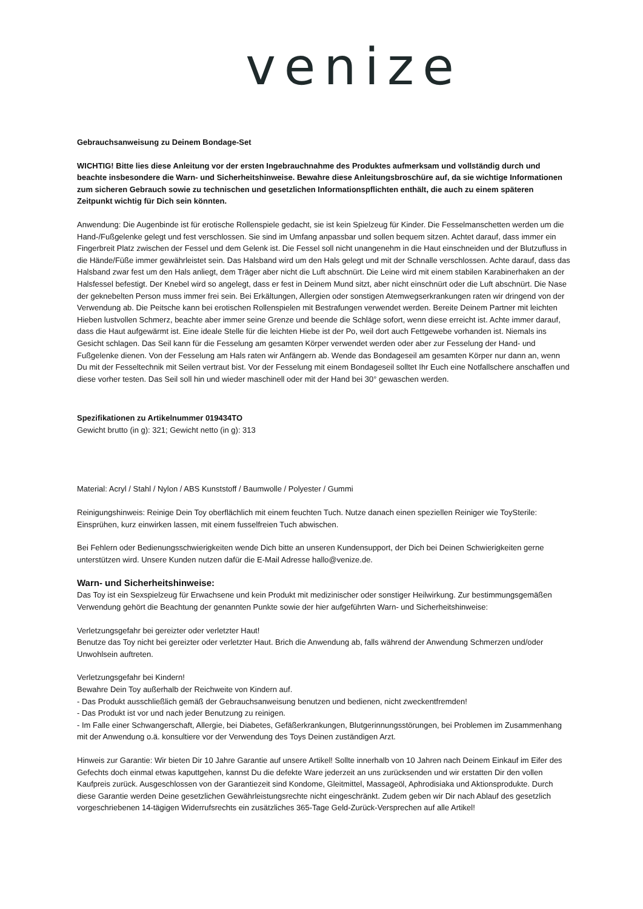venize
Gebrauchsanweisung zu Deinem Bondage-Set
WICHTIG! Bitte lies diese Anleitung vor der ersten Ingebrauchnahme des Produktes aufmerksam und vollständig durch und beachte insbesondere die Warn- und Sicherheitshinweise. Bewahre diese Anleitungsbroschüre auf, da sie wichtige Informationen zum sicheren Gebrauch sowie zu technischen und gesetzlichen Informationspflichten enthält, die auch zu einem späteren Zeitpunkt wichtig für Dich sein könnten.
Anwendung: Die Augenbinde ist für erotische Rollenspiele gedacht, sie ist kein Spielzeug für Kinder. Die Fesselmanschetten werden um die Hand-/Fußgelenke gelegt und fest verschlossen. Sie sind im Umfang anpassbar und sollen bequem sitzen. Achtet darauf, dass immer ein Fingerbreit Platz zwischen der Fessel und dem Gelenk ist. Die Fessel soll nicht unangenehm in die Haut einschneiden und der Blutzufluss in die Hände/Füße immer gewährleistet sein. Das Halsband wird um den Hals gelegt und mit der Schnalle verschlossen. Achte darauf, dass das Halsband zwar fest um den Hals anliegt, dem Träger aber nicht die Luft abschnürt. Die Leine wird mit einem stabilen Karabinerhaken an der Halsfessel befestigt. Der Knebel wird so angelegt, dass er fest in Deinem Mund sitzt, aber nicht einschnürt oder die Luft abschnürt. Die Nase der geknebelten Person muss immer frei sein. Bei Erkältungen, Allergien oder sonstigen Atemwegserkrankungen raten wir dringend von der Verwendung ab. Die Peitsche kann bei erotischen Rollenspielen mit Bestrafungen verwendet werden. Bereite Deinem Partner mit leichten Hieben lustvollen Schmerz, beachte aber immer seine Grenze und beende die Schläge sofort, wenn diese erreicht ist. Achte immer darauf, dass die Haut aufgewärmt ist. Eine ideale Stelle für die leichten Hiebe ist der Po, weil dort auch Fettgewebe vorhanden ist. Niemals ins Gesicht schlagen. Das Seil kann für die Fesselung am gesamten Körper verwendet werden oder aber zur Fesselung der Hand- und Fußgelenke dienen. Von der Fesselung am Hals raten wir Anfängern ab. Wende das Bondageseil am gesamten Körper nur dann an, wenn Du mit der Fesseltechnik mit Seilen vertraut bist. Vor der Fesselung mit einem Bondageseil solltet Ihr Euch eine Notfallschere anschaffen und diese vorher testen. Das Seil soll hin und wieder maschinell oder mit der Hand bei 30° gewaschen werden.
Spezifikationen zu Artikelnummer 019434TO
Gewicht brutto (in g): 321; Gewicht netto (in g): 313
Material: Acryl / Stahl / Nylon / ABS Kunststoff / Baumwolle / Polyester / Gummi
Reinigungshinweis: Reinige Dein Toy oberflächlich mit einem feuchten Tuch. Nutze danach einen speziellen Reiniger wie ToySterile: Einsprühen, kurz einwirken lassen, mit einem fusselfreien Tuch abwischen.
Bei Fehlern oder Bedienungsschwierigkeiten wende Dich bitte an unseren Kundensupport, der Dich bei Deinen Schwierigkeiten gerne unterstützen wird. Unsere Kunden nutzen dafür die E-Mail Adresse hallo@venize.de.
Warn- und Sicherheitshinweise:
Das Toy ist ein Sexspielzeug für Erwachsene und kein Produkt mit medizinischer oder sonstiger Heilwirkung. Zur bestimmungsgemäßen Verwendung gehört die Beachtung der genannten Punkte sowie der hier aufgeführten Warn- und Sicherheitshinweise:
Verletzungsgefahr bei gereizter oder verletzter Haut!
Benutze das Toy nicht bei gereizter oder verletzter Haut. Brich die Anwendung ab, falls während der Anwendung Schmerzen und/oder Unwohlsein auftreten.
Verletzungsgefahr bei Kindern!
Bewahre Dein Toy außerhalb der Reichweite von Kindern auf.
- Das Produkt ausschließlich gemäß der Gebrauchsanweisung benutzen und bedienen, nicht zweckentfremden!
- Das Produkt ist vor und nach jeder Benutzung zu reinigen.
- Im Falle einer Schwangerschaft, Allergie, bei Diabetes, Gefäßerkrankungen, Blutgerinnungsstörungen, bei Problemen im Zusammenhang mit der Anwendung o.ä. konsultiere vor der Verwendung des Toys Deinen zuständigen Arzt.
Hinweis zur Garantie: Wir bieten Dir 10 Jahre Garantie auf unsere Artikel! Sollte innerhalb von 10 Jahren nach Deinem Einkauf im Eifer des Gefechts doch einmal etwas kaputtgehen, kannst Du die defekte Ware jederzeit an uns zurücksenden und wir erstatten Dir den vollen Kaufpreis zurück. Ausgeschlossen von der Garantiezeit sind Kondome, Gleitmittel, Massageöl, Aphrodisiaka und Aktionsprodukte. Durch diese Garantie werden Deine gesetzlichen Gewährleistungsrechte nicht eingeschränkt. Zudem geben wir Dir nach Ablauf des gesetzlich vorgeschriebenen 14-tägigen Widerrufsrechts ein zusätzliches 365-Tage Geld-Zurück-Versprechen auf alle Artikel!